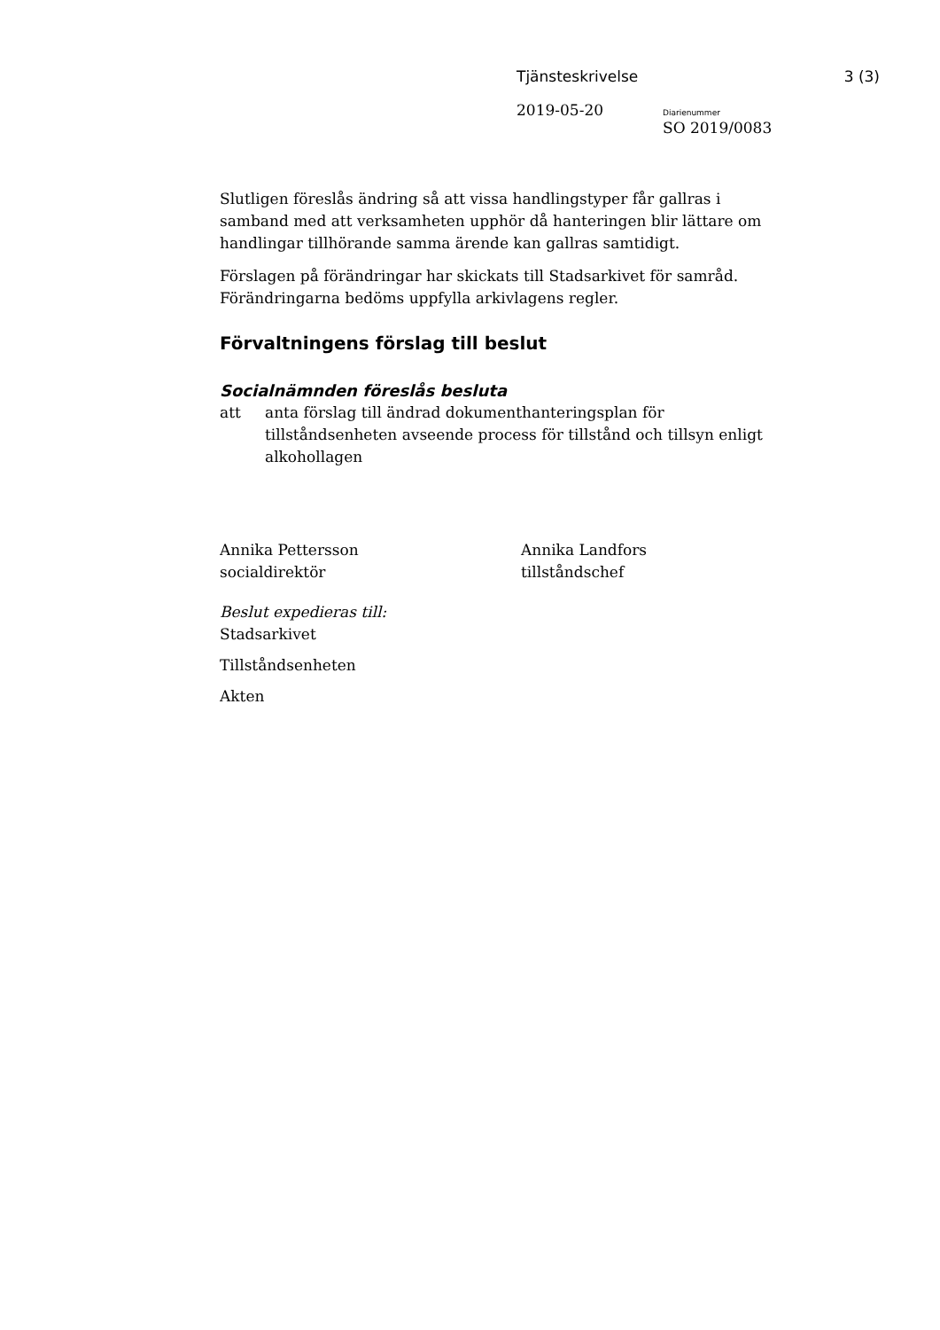Tjänsteskrivelse 3 (3)
2019-05-20 Diarienummer
SO 2019/0083
Slutligen föreslås ändring så att vissa handlingstyper får gallras i samband med att verksamheten upphör då hanteringen blir lättare om handlingar tillhörande samma ärende kan gallras samtidigt.
Förslagen på förändringar har skickats till Stadsarkivet för samråd. Förändringarna bedöms uppfylla arkivlagens regler.
Förvaltningens förslag till beslut
Socialnämnden föreslås besluta
att anta förslag till ändrad dokumenthanteringsplan för tillståndsenheten avseende process för tillstånd och tillsyn enligt alkohollagen
Annika Pettersson
socialdirektör Annika Landfors
tillståndschef
Beslut expedieras till:
Stadsarkivet
Tillståndsenheten
Akten